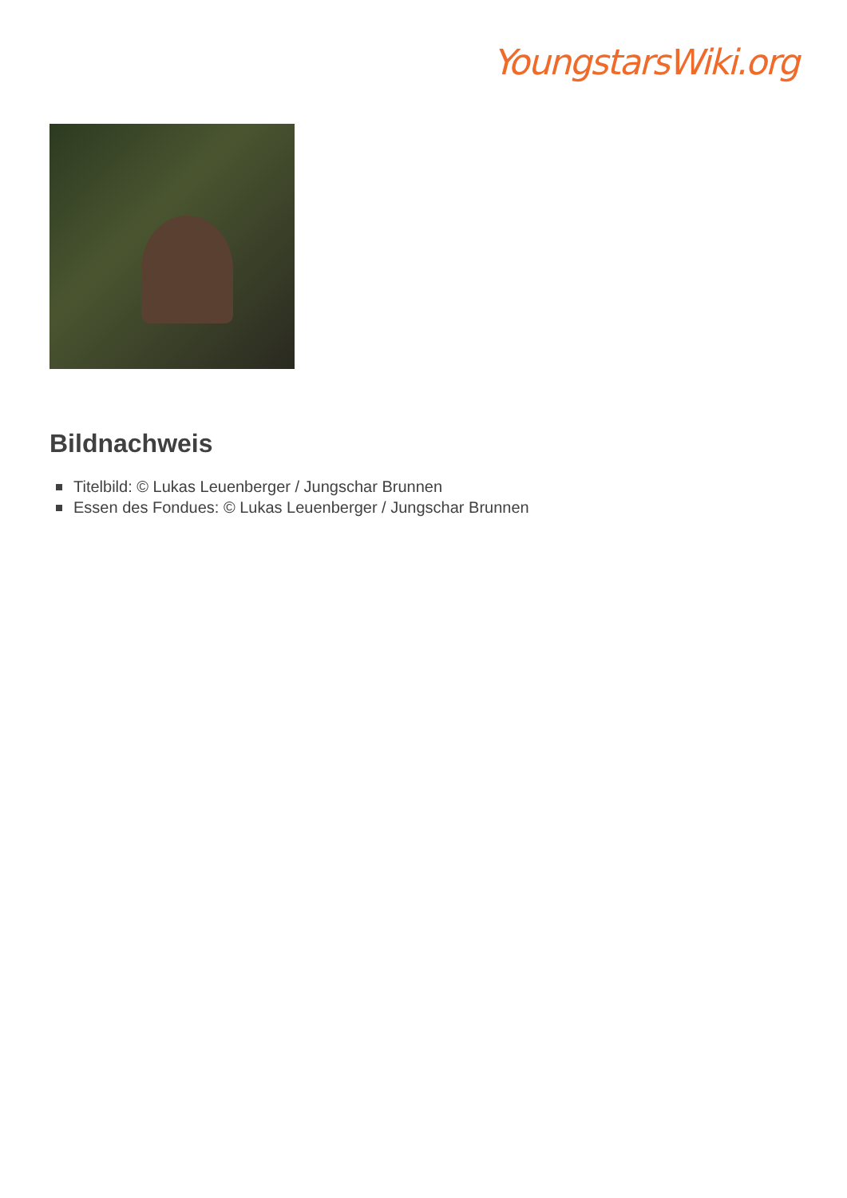YoungstarsWiki.org
Bildnachweis
Titelbild: © Lukas Leuenberger / Jungschar Brunnen
Essen des Fondues: © Lukas Leuenberger / Jungschar Brunnen